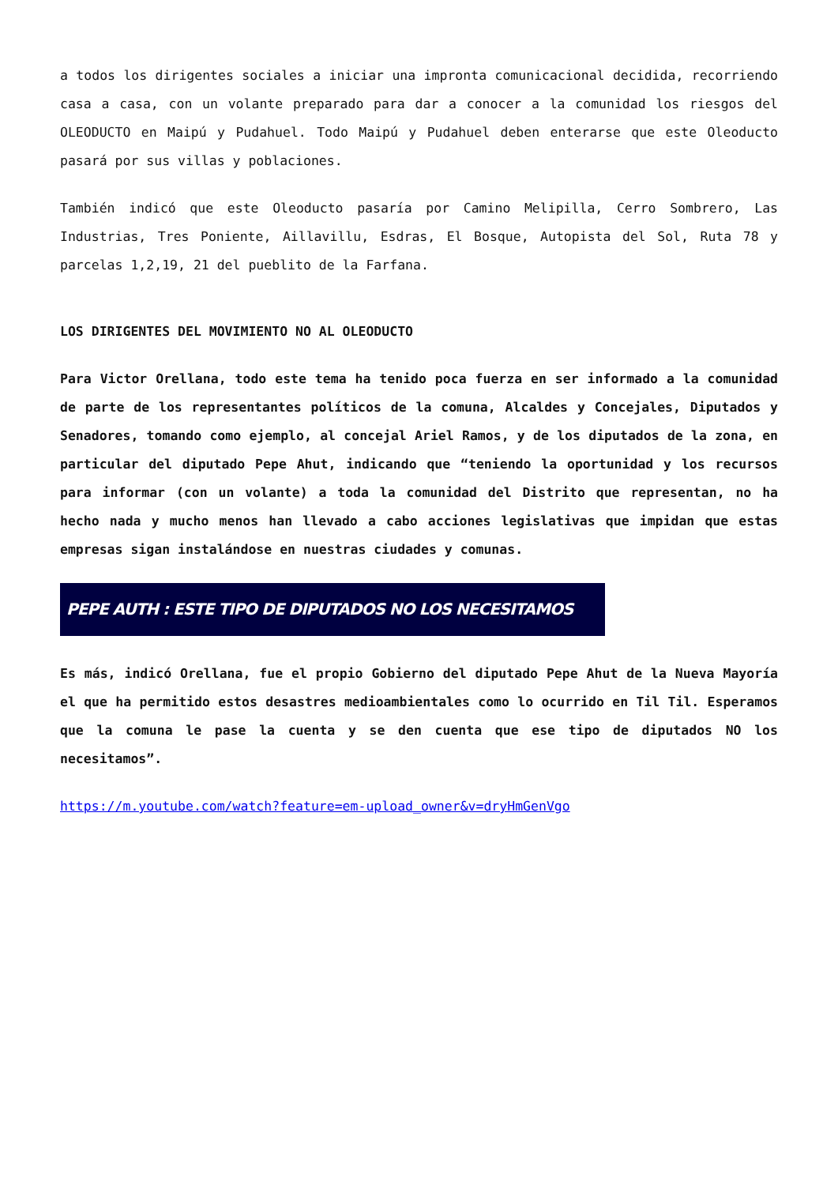a todos los dirigentes sociales a iniciar una impronta comunicacional decidida, recorriendo casa a casa, con un volante preparado para dar a conocer a la comunidad los riesgos del OLEODUCTO en Maipú y Pudahuel. Todo Maipú y Pudahuel deben enterarse que este Oleoducto pasará por sus villas y poblaciones.
También indicó que este Oleoducto pasaría por Camino Melipilla, Cerro Sombrero, Las Industrias, Tres Poniente, Aillavillu, Esdras, El Bosque, Autopista del Sol, Ruta 78 y parcelas 1,2,19, 21 del pueblito de la Farfana.
LOS DIRIGENTES DEL MOVIMIENTO NO AL OLEODUCTO
Para Victor Orellana, todo este tema ha tenido poca fuerza en ser informado a la comunidad de parte de los representantes políticos de la comuna, Alcaldes y Concejales, Diputados y Senadores, tomando como ejemplo, al concejal Ariel Ramos, y de los diputados de la zona, en particular del diputado Pepe Ahut, indicando que “teniendo la oportunidad y los recursos para informar (con un volante) a toda la comunidad del Distrito que representan, no ha hecho nada y mucho menos han llevado a cabo acciones legislativas que impidan que estas empresas sigan instalándose en nuestras ciudades y comunas.
PEPE AUTH : ESTE TIPO DE DIPUTADOS NO LOS NECESITAMOS
Es más, indicó Orellana, fue el propio Gobierno del diputado Pepe Ahut de la Nueva Mayoría el que ha permitido estos desastres medioambientales como lo ocurrido en Til Til. Esperamos que la comuna le pase la cuenta y se den cuenta que ese tipo de diputados NO los necesitamos”.
https://m.youtube.com/watch?feature=em-upload_owner&v=dryHmGenVgo